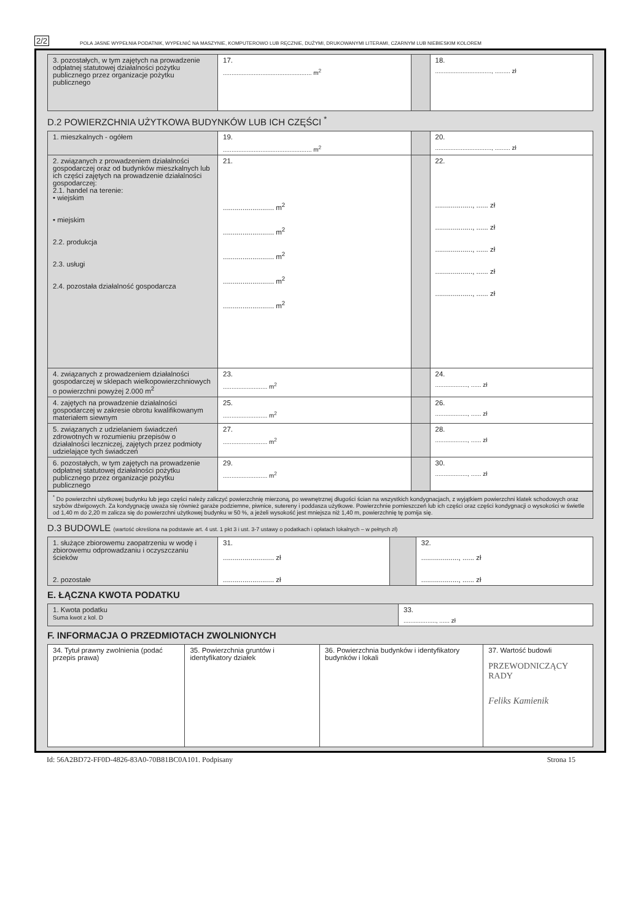2/2 POLA JASNE WYPEŁNIA PODATNIK, WYPEŁNIĆ NA MASZYNIE, KOMPUTEROWO LUB RĘCZNIE, DUŻYMI, DRUKOWANYMI LITERAMI, CZARNYM LUB NIEBIESKIM KOLOREM
| 3. pozostałych, w tym zajętych na prowadzenie odpłatnej statutowej działalności pożytku publicznego przez organizacje pożytku publicznego | 17. .................................................... m<sup>2</sup> | | 18. ................................., ......... zł |
D.2 POWIERZCHNIA UŻYTKOWA BUDYNKÓW LUB ICH CZĘŚCI <sup>*</sup>
| 1. mieszkalnych - ogółem | 19. .................................................... m<sup>2</sup> | | 20. ................................., ......... zł |
| 2. związanych z prowadzeniem działalności gospodarczej oraz od budynków mieszkalnych lub ich części zajętych na prowadzenie działalności gospodarczej: 2.1. handel na terenie: • wiejskim • miejskim 2.2. produkcja 2.3. usługi 2.4. pozostała działalność gospodarcza | 21. .......................... m<sup>2</sup> .......................... m<sup>2</sup> .......................... m<sup>2</sup> .......................... m<sup>2</sup> .......................... m<sup>2</sup> | | 22. ..................., ...... zł ..................., ...... zł ..................., ...... zł ..................., ...... zł ..................., ...... zł |
| 4. związanych z prowadzeniem działalności gospodarczej w sklepach wielkopowierzchniowych o powierzchni powyżej 2.000 m<sup>2</sup> | 23. .......................... m<sup>2</sup> | | 24. ..................., ...... zł |
| 4. zajętych na prowadzenie działalności gospodarczej w zakresie obrotu kwalifikowanym materiałem siewnym | 25. .......................... m<sup>2</sup> | | 26. ..................., ...... zł |
| 5. związanych z udzielaniem świadczeń zdrowotnych w rozumieniu przepisów o działalności leczniczej, zajętych przez podmioty udzielające tych świadczeń | 27. .......................... m<sup>2</sup> | | 28. ..................., ...... zł |
| 6. pozostałych, w tym zajętych na prowadzenie odpłatnej statutowej działalności pożytku publicznego przez organizacje pożytku publicznego | 29. .......................... m<sup>2</sup> | | 30. ..................., ...... zł |
<sup>*</sup> Do powierzchni użytkowej budynku lub jego części należy zaliczyć powierzchnię mierzoną, po wewnętrznej długości ścian na wszystkich kondygnacjach, z wyjątkiem powierzchni klatek schodowych oraz szybów dźwigowych. Za kondygnację uważa się również garaże podziemne, piwnice, sutereny i poddasza użytkowe. Powierzchnie pomieszczeń lub ich części oraz części kondygnacji o wysokości w świetle od 1,40 m do 2,20 m zalicza się do powierzchni użytkowej budynku w 50 %, a jeżeli wysokość jest mniejsza niż 1,40 m, powierzchnię tę pomija się.
D.3 BUDOWLE (wartość określona na podstawie art. 4 ust. 1 pkt 3 i ust. 3-7 ustawy o podatkach i opłatach lokalnych – w pełnych zł)
| 1. służące zbiorowemu zaopatrzeniu w wodę i zbiorowemu odprowadzaniu i oczyszczaniu ścieków 2. pozostałe | 31. .......................... zł .......................... zł | | 32. ..................., ...... zł ..................., ...... zł |
E. ŁĄCZNA KWOTA PODATKU
| 1. Kwota podatku Suma kwot z kol. D | 33. ..................., ...... zł |
F. INFORMACJA O PRZEDMIOTACH ZWOLNIONYCH
| 34. Tytuł prawny zwolnienia (podać przepis prawa) | 35. Powierzchnia gruntów i identyfikatory działek | 36. Powierzchnia budynków i identyfikatory budynków i lokali | 37. Wartość budowli PRZEWODNICZĄCY RADY Feliks Kamienik |
Id: 56A2BD72-FF0D-4826-83A0-70B81BC0A101. Podpisany Strona 15